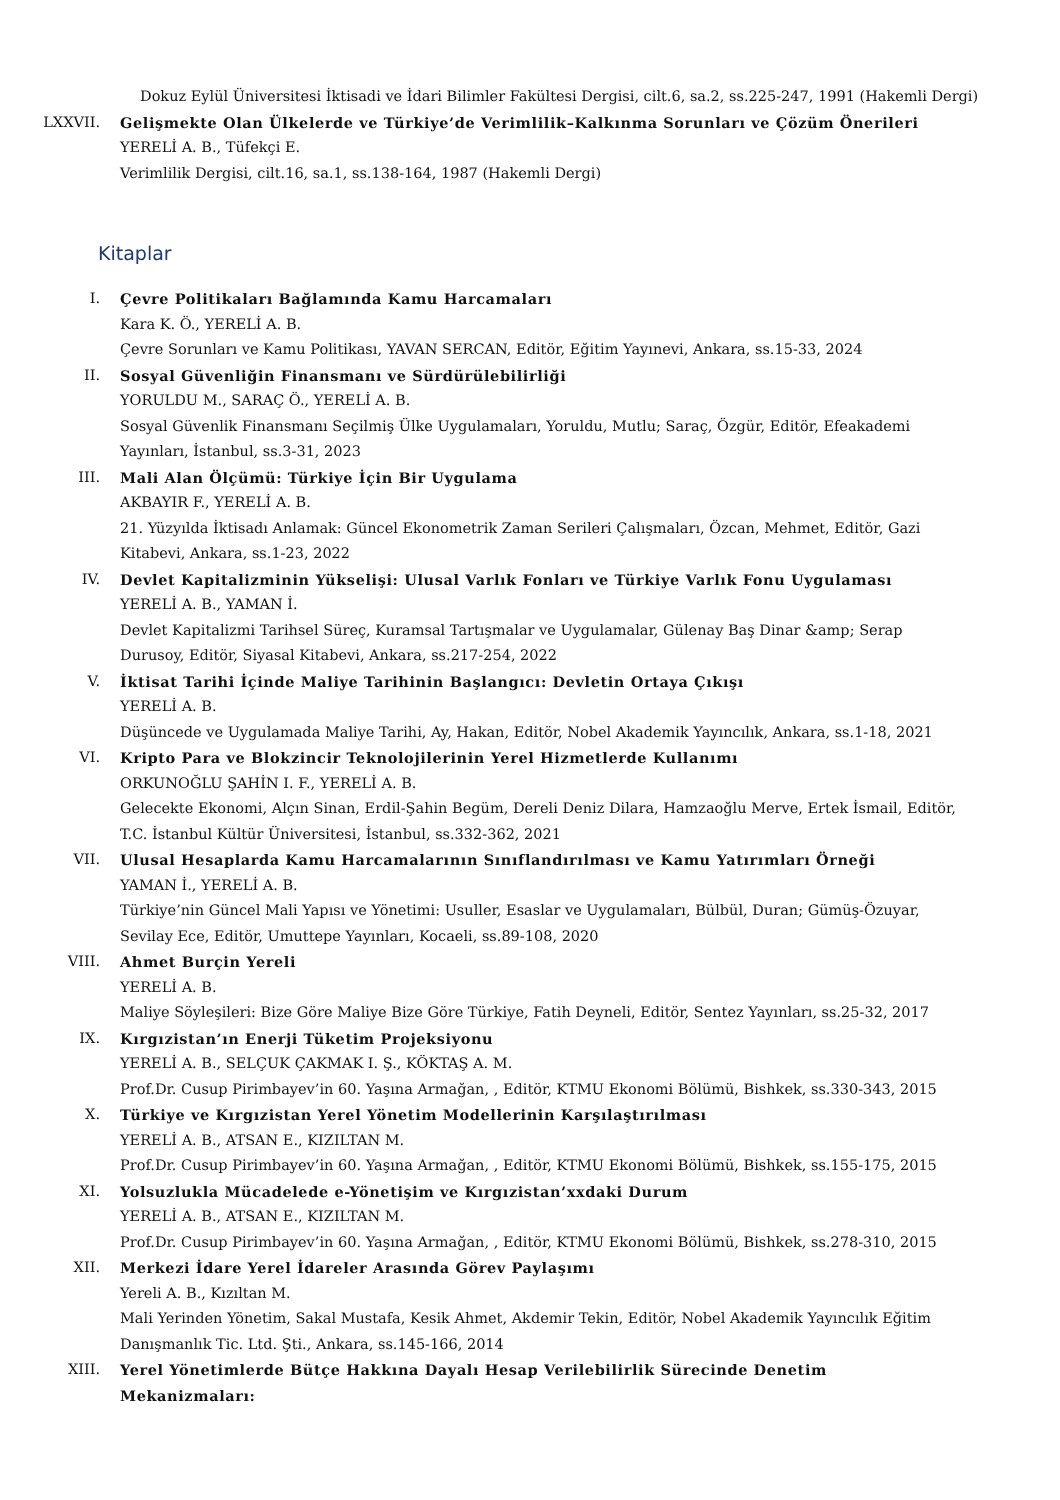Dokuz Eylül Üniversitesi İktisadi ve İdari Bilimler Fakültesi Dergisi, cilt.6, sa.2, ss.225-247, 1991 (Hakemli Dergi)
LXXVII. Gelişmekte Olan Ülkelerde ve Türkiye’de Verimlilik–Kalkınma Sorunları ve Çözüm Önerileri
YERELİ A. B., Tüfekçi E.
Verimlilik Dergisi, cilt.16, sa.1, ss.138-164, 1987 (Hakemli Dergi)
Kitaplar
I. Çevre Politikaları Bağlamında Kamu Harcamaları
Kara K. Ö., YERELİ A. B.
Çevre Sorunları ve Kamu Politikası, YAVAN SERCAN, Editör, Eğitim Yayınevi, Ankara, ss.15-33, 2024
II. Sosyal Güvenliğin Finansmanı ve Sürdürülebilirliği
YORULDU M., SARAÇ Ö., YERELİ A. B.
Sosyal Güvenlik Finansmanı Seçilmiş Ülke Uygulamaları, Yoruldu, Mutlu; Saraç, Özgür, Editör, Efeakademi Yayınları, İstanbul, ss.3-31, 2023
III. Mali Alan Ölçümü: Türkiye İçin Bir Uygulama
AKBAYIR F., YERELİ A. B.
21. Yüzyılda İktisadı Anlamak: Güncel Ekonometrik Zaman Serileri Çalışmaları, Özcan, Mehmet, Editör, Gazi Kitabevi, Ankara, ss.1-23, 2022
IV. Devlet Kapitalizminin Yükselişi: Ulusal Varlık Fonları ve Türkiye Varlık Fonu Uygulaması
YERELİ A. B., YAMAN İ.
Devlet Kapitalizmi Tarihsel Süreç, Kuramsal Tartışmalar ve Uygulamalar, Gülenay Baş Dinar &amp; Serap Durusoy, Editör, Siyasal Kitabevi, Ankara, ss.217-254, 2022
V. İktisat Tarihi İçinde Maliye Tarihinin Başlangıcı: Devletin Ortaya Çıkışı
YERELİ A. B.
Düşüncede ve Uygulamada Maliye Tarihi, Ay, Hakan, Editör, Nobel Akademik Yayıncılık, Ankara, ss.1-18, 2021
VI. Kripto Para ve Blokzincir Teknolojilerinin Yerel Hizmetlerde Kullanımı
ORKUNOĞLU ŞAHİN I. F., YERELİ A. B.
Gelecekte Ekonomi, Alçın Sinan, Erdil-Şahin Begüm, Dereli Deniz Dilara, Hamzaoğlu Merve, Ertek İsmail, Editör, T.C. İstanbul Kültür Üniversitesi, İstanbul, ss.332-362, 2021
VII. Ulusal Hesaplarda Kamu Harcamalarının Sınıflandırılması ve Kamu Yatırımları Örneği
YAMAN İ., YERELİ A. B.
Türkiye’nin Güncel Mali Yapısı ve Yönetimi: Usuller, Esaslar ve Uygulamaları, Bülbül, Duran; Gümüş-Özuyar, Sevilay Ece, Editör, Umuttepe Yayınları, Kocaeli, ss.89-108, 2020
VIII. Ahmet Burçin Yereli
YERELİ A. B.
Maliye Söyleşileri: Bize Göre Maliye Bize Göre Türkiye, Fatih Deyneli, Editör, Sentez Yayınları, ss.25-32, 2017
IX. Kırgızistan’ın Enerji Tüketim Projeksiyonu
YERELİ A. B., SELÇUK ÇAKMAK I. Ş., KÖKTAŞ A. M.
Prof.Dr. Cusup Pirimbayev’in 60. Yaşına Armağan, , Editör, KTMU Ekonomi Bölümü, Bishkek, ss.330-343, 2015
X. Türkiye ve Kırgızistan Yerel Yönetim Modellerinin Karşılaştırılması
YERELİ A. B., ATSAN E., KIZILTAN M.
Prof.Dr. Cusup Pirimbayev’in 60. Yaşına Armağan, , Editör, KTMU Ekonomi Bölümü, Bishkek, ss.155-175, 2015
XI. Yolsuzlukla Mücadelede e-Yönetişim ve Kırgızistan’xxdaki Durum
YERELİ A. B., ATSAN E., KIZILTAN M.
Prof.Dr. Cusup Pirimbayev’in 60. Yaşına Armağan, , Editör, KTMU Ekonomi Bölümü, Bishkek, ss.278-310, 2015
XII. Merkezi İdare Yerel İdareler Arasında Görev Paylaşımı
Yereli A. B., Kızıltan M.
Mali Yerinden Yönetim, Sakal Mustafa, Kesik Ahmet, Akdemir Tekin, Editör, Nobel Akademik Yayıncılık Eğitim Danışmanlık Tic. Ltd. Şti., Ankara, ss.145-166, 2014
XIII. Yerel Yönetimlerde Bütçe Hakkına Dayalı Hesap Verilebilirlik Sürecinde Denetim Mekanizmaları: